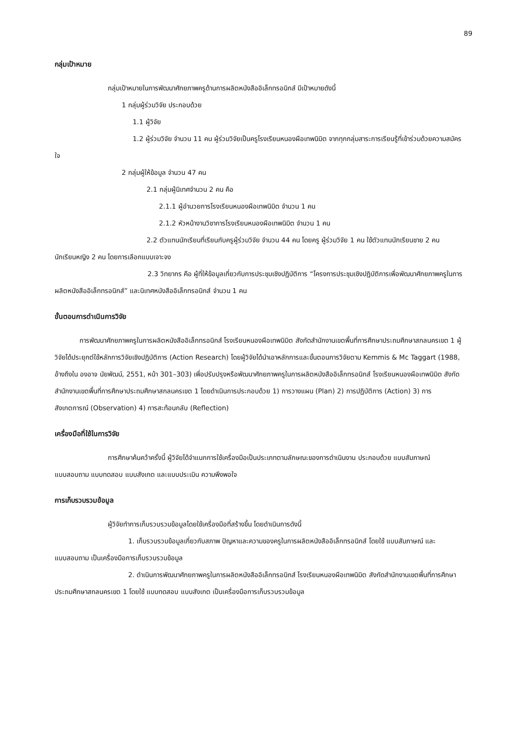89
กลุ่มเป้าหมาย
กลุ่มเป้าหมายในการพัฒนาศักยภาพครูด้านการผลิตหนังสืออิเล็กทรอนิกส์ มีเป้าหมายดังนี้
1 กลุ่มผู้ร่วมวิจัย ประกอบด้วย
1.1 ผู้วิจัย
1.2 ผู้ร่วมวิจัย จำนวน 11 คน ผู้ร่วมวิจัยเป็นครูโรงเรียนหนองผือเทพนิมิต จากทุกกลุ่มสาระการเรียนรู้ที่เข้าร่วมด้วยความสมัครใจ
2 กลุ่มผู้ให้ข้อมูล จำนวน 47 คน
2.1 กลุ่มผู้นิเทศจำนวน 2 คน คือ
2.1.1 ผู้อำนวยการโรงเรียนหนองผือเทพนิมิต จำนวน 1 คน
2.1.2 หัวหน้างานวิชาการโรงเรียนหนองผือเทพนิมิต จำนวน 1 คน
2.2 ตัวแทนนักเรียนที่เรียนกับครูผู้ร่วมวิจัย จำนวน 44 คน โดยครู ผู้ร่วมวิจัย 1 คน ใช้ตัวแทนนักเรียนชาย 2 คน นักเรียนหญิง 2 คน โดยการเลือกแบบเจาะจง
2.3 วิทยากร คือ ผู้ที่ให้ข้อมูลเกี่ยวกับการประชุมเชิงปฏิบัติการ “โครงการประชุมเชิงปฏิบัติการเพื่อพัฒนาศักยภาพครูในการผลิตหนังสืออิเล็กทรอนิกส์” และนิเทศหนังสืออิเล็กทรอนิกส์ จำนวน 1 คน
ขั้นตอนการดำเนินการวิจัย
การพัฒนาศักยภาพครูในการผลิตหนังสืออิเล็กทรอนิกส์ โรงเรียนหนองผือเทพนิมิต สังกัดสำนักงานเขตพื้นที่การศึกษาประถมศึกษาสกลนครเขต 1 ผู้วิจัยได้ประยุกต์ใช้หลักการวิจัยเชิงปฏิบัติการ (Action Research) โดยผู้วิจัยได้นำเอาหลักการและขั้นตอนการวิจัยตาม Kemmis & Mc Taggart (1988, อ้างถึงใน องอาจ นัยพัฒน์, 2551, หน้า 301–303) เพื่อปรับปรุงหรือพัฒนาศักยภาพครูในการผลิตหนังสืออิเล็กทรอนิกส์ โรงเรียนหนองผือเทพนิมิต สังกัดสำนักงานเขตพื้นที่การศึกษาประถมศึกษาสกลนครเขต 1 โดยดำเนินการประกอบด้วย 1) การวางแผน (Plan) 2) การปฏิบัติการ (Action) 3) การสังเกตการณ์ (Observation) 4) การสะท้อนกลับ (Reflection)
เครื่องมือที่ใช้ในการวิจัย
การศึกษาค้นคว้าครั้งนี้ ผู้วิจัยได้จำแนกการใช้เครื่องมือเป็นประเภทตามลักษณะของการดำเนินงาน ประกอบด้วย แบบสัมภาษณ์ แบบสอบถาม แบบทดสอบ แบบสังเกต และแบบประเมิน ความพึงพอใจ
การเก็บรวบรวมข้อมูล
ผู้วิจัยทำการเก็บรวบรวมข้อมูลโดยใช้เครื่องมือที่สร้างขึ้น โดยดำเนินการดังนี้
1. เก็บรวบรวมข้อมูลเกี่ยวกับสภาพ ปัญหาและความของครูในการผลิตหนังสืออิเล็กทรอนิกส์ โดยใช้ แบบสัมภาษณ์ และแบบสอบถาม เป็นเครื่องมือการเก็บรวบรวมข้อมูล
2. ดำเนินการพัฒนาศักยภาพครูในการผลิตหนังสืออิเล็กทรอนิกส์ โรงเรียนหนองผือเทพนิมิต สังกัดสำนักงานเขตพื้นที่การศึกษาประถมศึกษาสกลนครเขต 1 โดยใช้ แบบทดสอบ แบบสังเกต เป็นเครื่องมือการเก็บรวบรวมข้อมูล